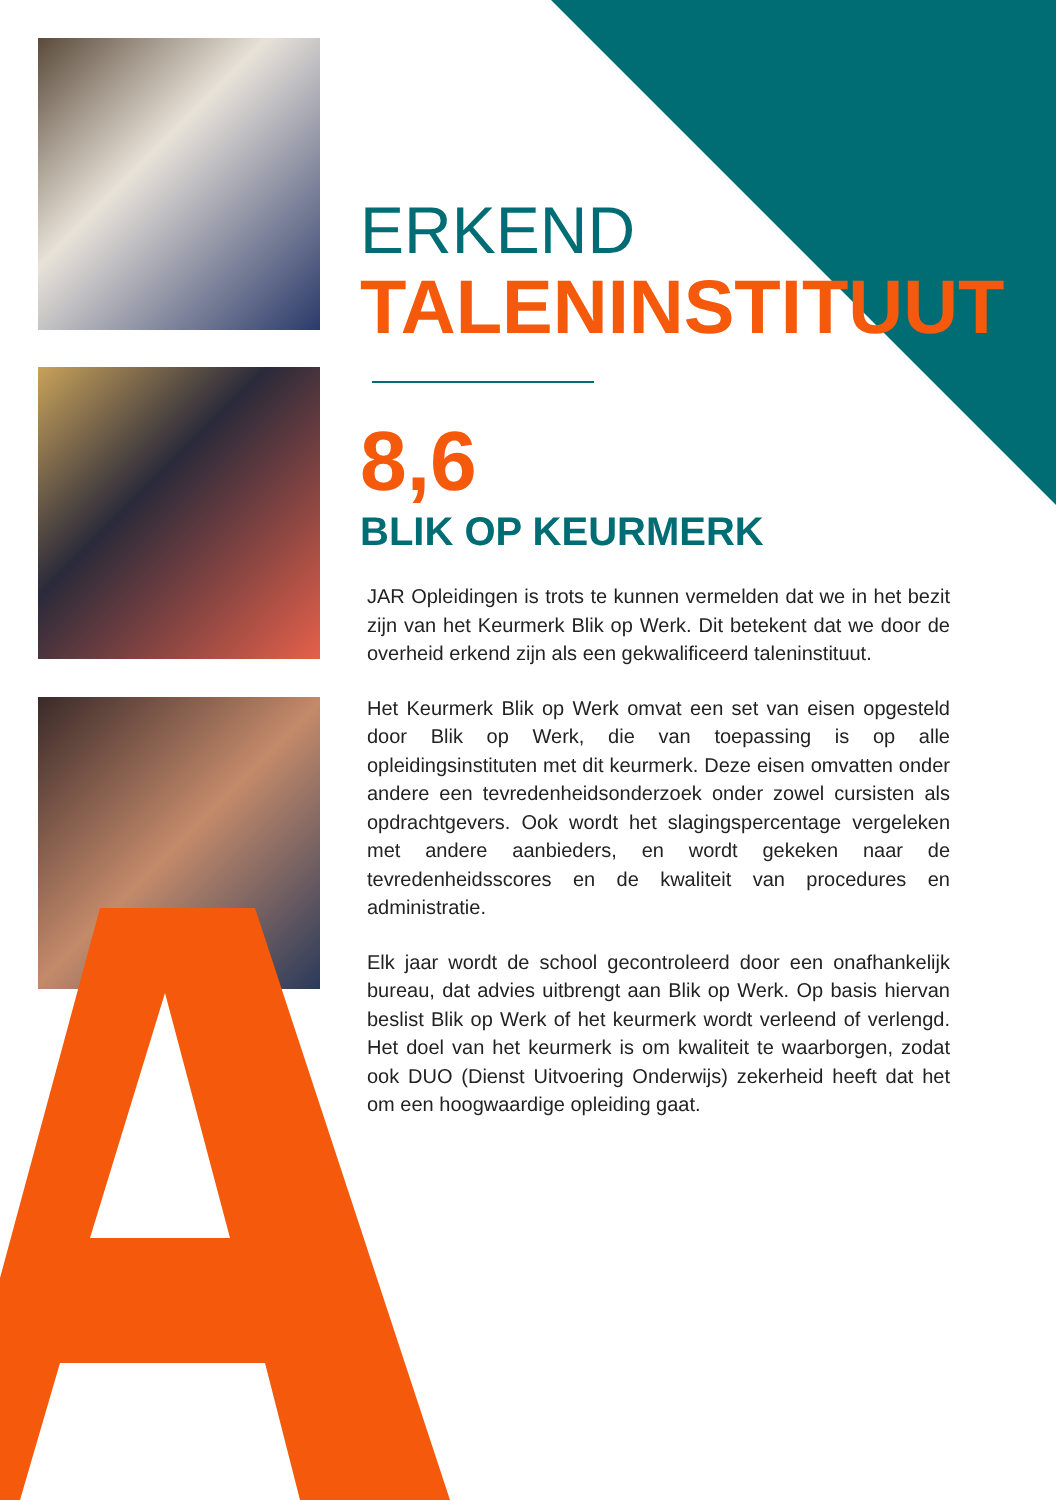ERKEND
TALENINSTITUUT
8,6
BLIK OP KEURMERK
JAR Opleidingen is trots te kunnen vermelden dat we in het bezit zijn van het Keurmerk Blik op Werk. Dit betekent dat we door de overheid erkend zijn als een gekwalificeerd taleninstituut.
Het Keurmerk Blik op Werk omvat een set van eisen opgesteld door Blik op Werk, die van toepassing is op alle opleidingsinstituten met dit keurmerk. Deze eisen omvatten onder andere een tevredenheidsonderzoek onder zowel cursisten als opdrachtgevers. Ook wordt het slagingspercentage vergeleken met andere aanbieders, en wordt gekeken naar de tevredenheidsscores en de kwaliteit van procedures en administratie.
Elk jaar wordt de school gecontroleerd door een onafhankelijk bureau, dat advies uitbrengt aan Blik op Werk. Op basis hiervan beslist Blik op Werk of het keurmerk wordt verleend of verlengd. Het doel van het keurmerk is om kwaliteit te waarborgen, zodat ook DUO (Dienst Uitvoering Onderwijs) zekerheid heeft dat het om een hoogwaardige opleiding gaat.